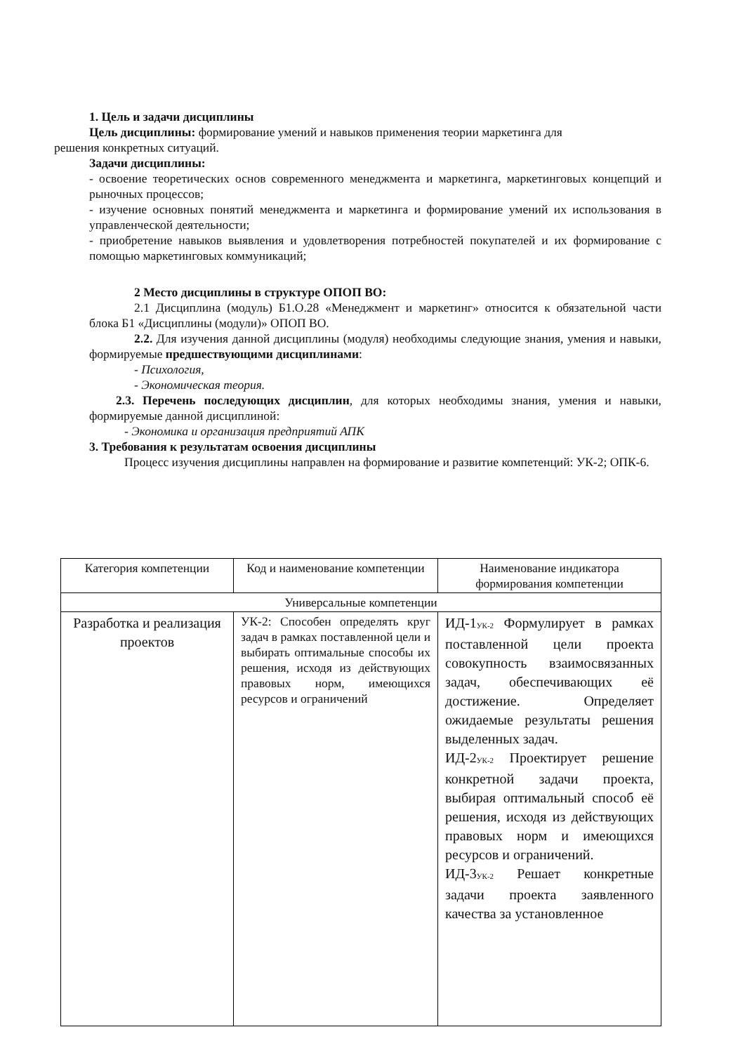1. Цель и задачи дисциплины
Цель дисциплины: формирование умений и навыков применения теории маркетинга для
решения конкретных ситуаций.
Задачи дисциплины:
- освоение теоретических основ современного менеджмента и маркетинга, маркетинговых концепций и рыночных процессов;
- изучение основных понятий менеджмента и маркетинга и формирование умений их использования в управленческой деятельности;
- приобретение навыков выявления и удовлетворения потребностей покупателей и их формирование с помощью маркетинговых коммуникаций;
2 Место дисциплины в структуре ОПОП ВО:
2.1 Дисциплина (модуль) Б1.О.28 «Менеджмент и маркетинг» относится к обязательной части блока Б1 «Дисциплины (модули)» ОПОП ВО.
2.2. Для изучения данной дисциплины (модуля) необходимы следующие знания, умения и навыки, формируемые предшествующими дисциплинами:
- Психология,
- Экономическая теория.
2.3. Перечень последующих дисциплин, для которых необходимы знания, умения и навыки, формируемые данной дисциплиной:
- Экономика и организация предприятий АПК
3. Требования к результатам освоения дисциплины
Процесс изучения дисциплины направлен на формирование и развитие компетенций: УК-2; ОПК-6.
| Категория компетенции | Код и наименование компетенции | Наименование индикатора формирования компетенции |
| Универсальные компетенции | | |
| Разработка и реализация проектов | УК-2: Способен определять круг задач в рамках поставленной цели и выбирать оптимальные способы их решения, исходя из действующих правовых норм, имеющихся ресурсов и ограничений | ИД-1<sub>УК-2</sub> Формулирует в рамках поставленной цели проекта совокупность взаимосвязанных задач, обеспечивающих её достижение. Определяет ожидаемые результаты решения выделенных задач. ИД-2<sub>УК-2</sub> Проектирует решение конкретной задачи проекта, выбирая оптимальный способ её решения, исходя из действующих правовых норм и имеющихся ресурсов и ограничений. ИД-3<sub>УК-2</sub> Решает конкретные задачи проекта заявленного качества за установленное |